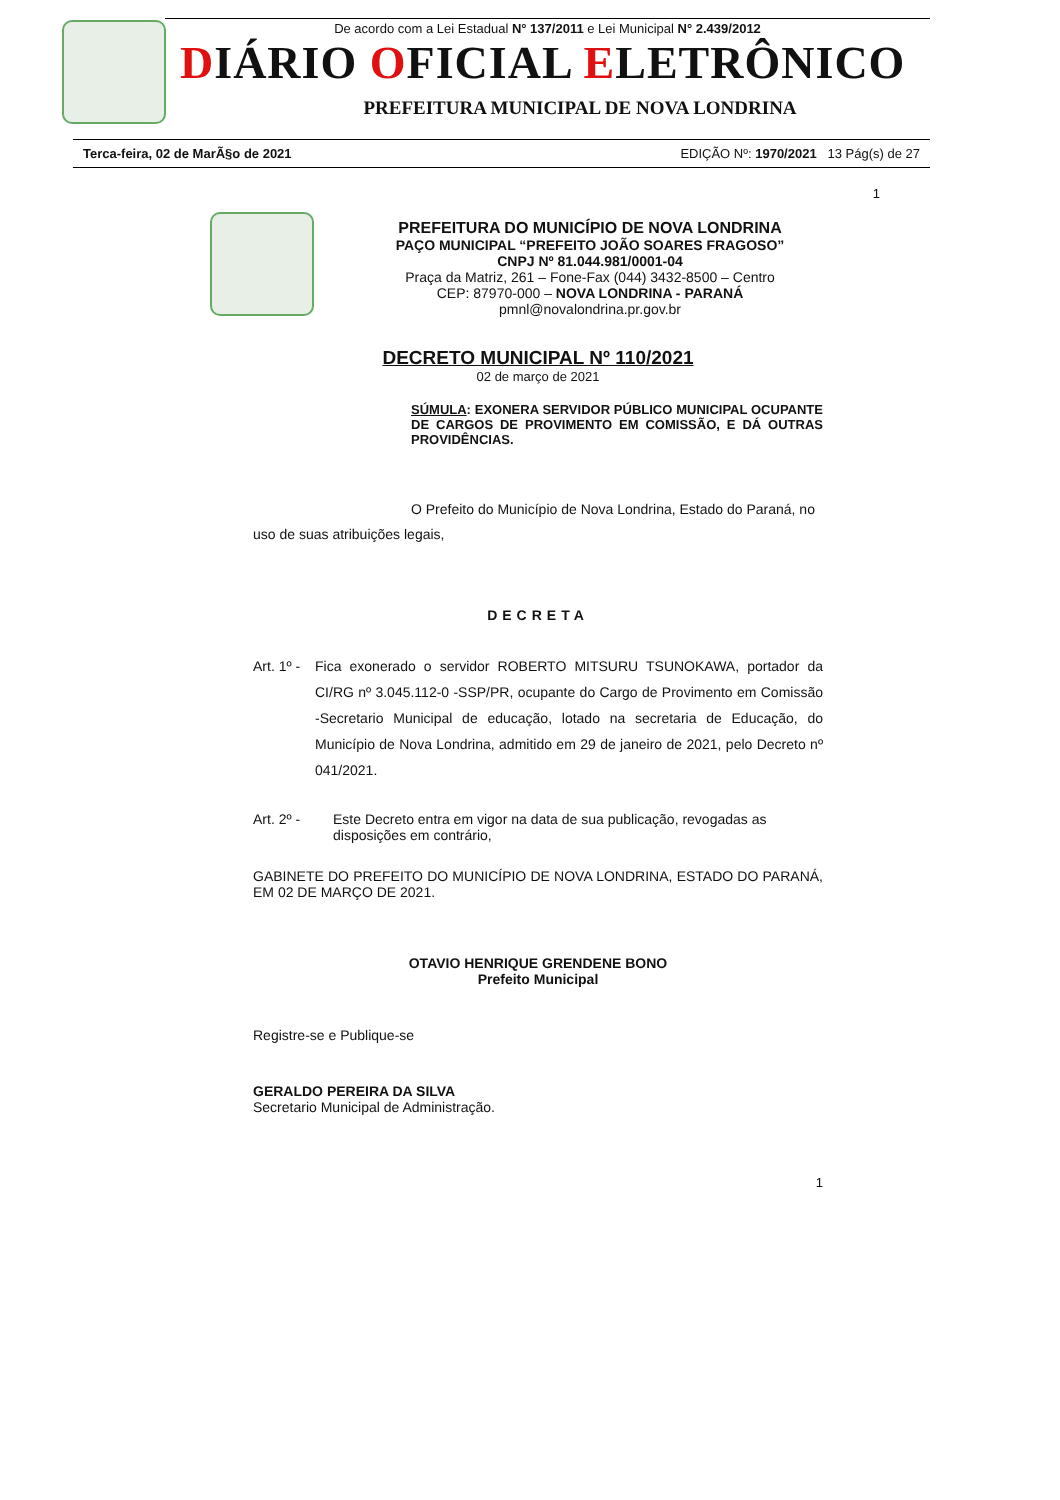De acordo com a Lei Estadual N° 137/2011 e Lei Municipal N° 2.439/2012
DIÁRIO OFICIAL ELETRÔNICO
PREFEITURA MUNICIPAL DE NOVA LONDRINA
Terca-feira, 02 de MarÃ§o de 2021 EDIÇÃO Nº: 1970/2021 13 Pág(s) de 27
1
PREFEITURA DO MUNICÍPIO DE NOVA LONDRINA
PAÇO MUNICIPAL “PREFEITO JOÃO SOARES FRAGOSO”
CNPJ Nº 81.044.981/0001-04
Praça da Matriz, 261 – Fone-Fax (044) 3432-8500 – Centro
CEP: 87970-000 – NOVA LONDRINA - PARANÁ
pmnl@novalondrina.pr.gov.br
DECRETO MUNICIPAL Nº 110/2021
02 de março de 2021
SÚMULA: EXONERA SERVIDOR PÚBLICO MUNICIPAL OCUPANTE DE CARGOS DE PROVIMENTO EM COMISSÃO, E DÁ OUTRAS PROVIDÊNCIAS.
O Prefeito do Município de Nova Londrina, Estado do Paraná, no uso de suas atribuições legais,
DECRETA
Art. 1º -
Fica exonerado o servidor ROBERTO MITSURU TSUNOKAWA, portador da CI/RG nº 3.045.112-0 -SSP/PR, ocupante do Cargo de Provimento em Comissão -Secretario Municipal de educação, lotado na secretaria de Educação, do Município de Nova Londrina, admitido em 29 de janeiro de 2021, pelo Decreto nº 041/2021.
Art. 2º - Este Decreto entra em vigor na data de sua publicação, revogadas as disposições em contrário,
GABINETE DO PREFEITO DO MUNICÍPIO DE NOVA LONDRINA, ESTADO DO PARANÁ, EM 02 DE MARÇO DE 2021.
OTAVIO HENRIQUE GRENDENE BONO
Prefeito Municipal
Registre-se e Publique-se
GERALDO PEREIRA DA SILVA
Secretario Municipal de Administração.
1